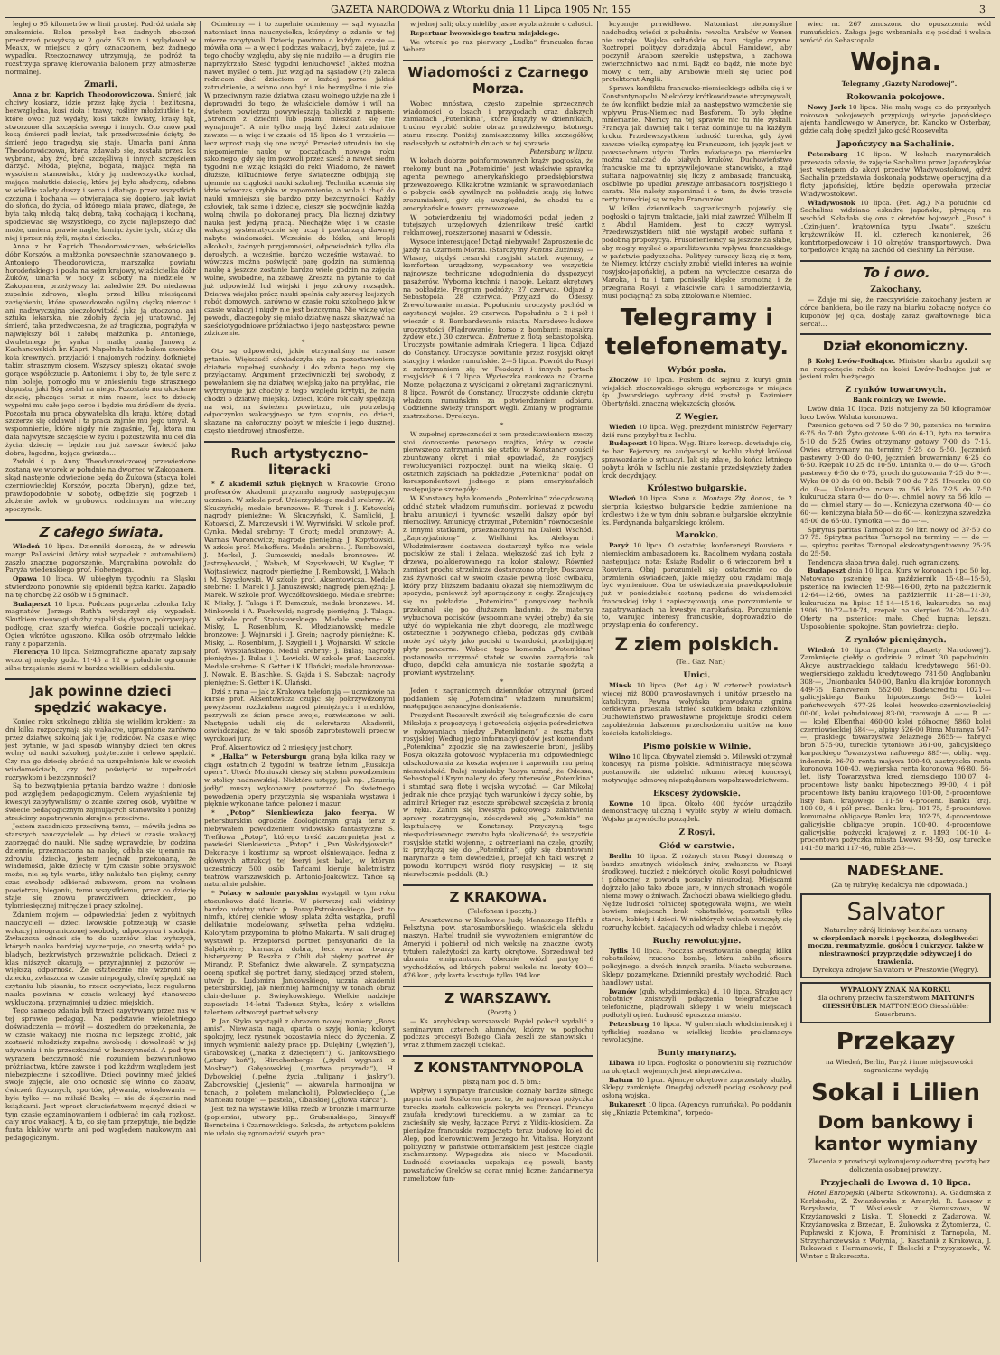GAZETA NARODOWA z Wtorku dnia 11 Lipca 1905 Nr. 155 3
ległej o 95 kilometrów w linii prostej. Podróż udała się znakomicie. Balon przebył bez żadnych zboczeń przestrzeń powyższą w 2 godz. 53 min. i wylądował w Meaux, w miejscu z góry oznaczonem, bez żadnego wypadku. Rzeczoznawcy utrzymują, że podróż ta rozstrzyga sprawę kierowania balonem przy atmosferze normalnej.
Zmarli.
Anna z br. Kaprich Theodorowiczowa. Śmierć, jak chciwy kosiarz, idzie przez łąkę życia i bezlitosna, bezwzględna, kosi zioła i trawy, rośliny młodziutkie i te, które owoc już wydały, kosi także kwiaty, krasy łąk, stworzone dla szczęścia swego i innych. Oto znów pod kosą śmierci padł kwiat, tak przedwcześnie ścięty, że śmierć jego tragedyą się staje. Umarła pani Anna Theodorowiczowa, która, zdawało się, została przez los wybraną, aby żyć, być szczęśliwą i innych szczęściem darzyć. Młoda, piękna, bogata, mająca męża na wysokiem stanowisku, który ją nadewszystko kochał, mająca malutkie dziecię, które jej było słodyczą, zdobna w wielkie zalety duszy i serca i dlatego przez wszystkich czczona i kochana — otwierająca się dopiero, jak kwiat do słońca, do życia, od którego miała prawo, dlatego, że była taką młodą, taką dobrą, taką kochającą i kochaną, spodziewać się wszystkiego, co życie najlepszego dać może, umiera, prawie nagle, łamiąc życie tych, którzy dla niej i przez nią żyli, męża i dziecka.
Anna z br. Kaprich Theodorowiczowa, właścicielka dóbr Korszów, a małżonka powszechnie szanowanego p. Antoniego Theodorowicza, marszałka powiatu horodeńskiego i posła na sejm krajowy, właścicielka dóbr Żuków, umarła w nocy z soboty na niedzielę w Zakopanem, przeżywszy lat zaledwie 29. Do niedawna zupełnie zdrowa, uległa przed kilku miesiącami zaziębieniu, które spowodowało ogólną ciężką niemoc i ani nadzwyczajna pieczołowitość, jaką ją otoczono, ani sztuka lekarska, nie zdołały życia jej uratować. Jej śmierć, taka przedwczesna, że aż tragiczna, pogrążyła w największy ból i żałobę małżonka p. Antoniego, dwuletniego jej synka i matkę panią Janową z Kochanowskich br. Kapri. Napełniła także bolem szerokie koła krewnych, przyjaciół i znajomych rodziny, dotkniętej takim strasznym ciosem. Wszyscy spieszą okazać swoje gorące współczucie p. Antoniemu i oby to, że tyle serc z nim boleje, pomogło mu w zniesieniu tego strasznego dopustu, jaki Bóg zesłał na niego. Pozostało mu ukochane dziecię, płaczące teraz z nim razem, lecz to dziecię wypełni mu całe jego serce i będzie mu źródłem do życia. Pozostała mu praca obywatelska dla kraju, której dotąd szczerze się oddawał i ta praca zajmie mu jego umysł. A wspomnienie, które nigdy nie zagaśnie, Tej, która mu dała najwyższe szczęście w życiu i pozostawiła mu cel dla życia: dziecię — będzie mu już zawsze świecić jako dobra, łagodna, kojąca gwiazda...
Zwłoki ś. p. Anny Theodorowiczowej przewiezione zostaną we wtorek w południe na dworzec w Zakopanem, skąd następnie odwiezione będą do Żukowa (stacya kolei czerniowieckiej Korszów, poczta Oberyn), gdzie też, prawdopodobnie w sobotę, odbędzie się pogrzeb i złożenie zwłok w grobowcu rodzinnym na wieczny spoczynek.
Z całego świata.
Wiedeń 10 lipca. Dzienniki donoszą, że w zdrowiu margr. Pallavicini (który miał wypadek z automobilem) zaszło znaczne pogorszenie. Margrabina powołała do Paryża wiedeńskiego prof. Hohenegga.
Opawa 10 lipca. W ubiegłym tygodniu na Śląsku stwierdzono ponownie się epidemii tężca karku. Zapadło na tę chorobę 22 osób w 15 gminach.
Budapeszt 10 lipca. Podczas pogrzebu członka Izby magnatów Jerzego Rath'a wydarzył się wypadek. Skutkiem nieuwagi służby zapalił się dywan, pokrywający podłogę, oraz szarfy wieńca. Goście począli uciekać. Ogień wkrótce ugaszono. Kilka osób otrzymało lekkie rany z poparzenia.
Florencya 10 lipca. Seizmograficzne aparaty zapisały wczoraj między godz. 11·45 a 12 w południe ogromnie silne trzęsienie ziemi w bardzo wielkiem oddaleniu.
Jak powinne dzieci spędzić wakacye.
Koniec roku szkolnego zbliża się wielkim krokiem; za dni kilka rozpoczynają się wakacye, upragnione zarówno przez dziatwę szkolną jak i jej rodziców. Na czasie więc jest pytanie, w jaki sposób winnyby dzieci ten okres wolny od nauki szkolnej, pożytecznie i celowo spędzić. Czy ma go dziecię obrócić na uzupełnienie luk w swoich wiadomościach, czy też poświęcić w zupełności rozrywkom i bezczynności?
Są to bezwątpienia pytania bardzo ważne i doniosłe pod względem pedagogicznym. Celem wyjaśnienia tej kwestyi zapytywaliśmy o zdanie szereg osób, wybitne w świecie pedagogicznym zajmujących stanowisko i poniżej streścimy zapatrywania skrajnie przeciwne.
Jestem zasadniczo przeciwną temu, — mówiła jedna ze starszych nauczycielek — by dzieci w czasie wakacyj zaprzęgać do nauki. Nie sądzę wprawdzie, by godzina dziennie, przeznaczona na naukę, odbiła się ujemnie na zdrowiu dziecka, jestem jednak przekonaną, że wiadomości, jakie dziecię w tym czasie sobie przyswoić może, nie są tyle warte, iżby należało ten piękny, cenny czas swobody odbierać zabawom, grom na wolnem powietrzu, bieganiu, temu wszystkiemu, przez co dziecię staje się znowu prawdziwem dzieckiem, po tylomiesięcznej mitrędze i pracy szkolnej.
Zdaniem mojem — odpowiedział jeden z wybitnych nauczycieli — dzieci lwowskie potrzebują w czasie wakacyj nieograniczonej swobody, odpoczynku i spokoju. Zwłaszcza odnosi się to do uczniów klas wyższych, których nauka bardziej wyczerpuje, co zresztą widać po bladych, bezkrwistych przeważnie polickach. Dzieci z klas niższych okazują — przynajmniej z pozorów — większą odporność. Że ostatecznie nie wzbroni się dziecku, zwłaszcza w czasie niepogody, chwilę spędzić na czytaniu lub pisaniu, to rzecz oczywista, lecz regularna nauka powinna w czasie wakacyj być stanowczo wykluczoną, przynajmniej u dzieci miejskich.
Tego samego zdania byli trzeci zapytywany przez nas w tej sprawie pedagog. Na podstawie wieloletniego doświadczenia — mówił — doszedłem do przekonania, że w czasie wakacyj nie można nic lepszego zrobić, jak zostawić młodzieży zupełną swobodę i dowolność w jej używaniu i nie przeszkadzać w bezczynności. A pod tym wyrazem bezczynność nie rozumiem bezwarunkowo próżniactwa, które zawsze i pod każdym względem jest niebezpieczne i szkodliwe. Dzieci powinny mieć jakieś swoje zajęcie, ale ono odnosić się winno do zabaw, ćwiczeń fizycznych, sportów, pływania, wiosłowania — byle tylko — na miłość Boską — nie do ślęczenia nad książkami. Jest wprost okrucieństwem męczyć dzieci w tym czasie egzaminowaniem i odbierać im całą rozkosz, cały urok wakacyj. A to, co się tam przepytuje, nie będzie funta kłaków warte ani pod względem naukowym ani pedagogicznym.
Odmienny — i to zupełnie odmienny — sąd wyraziła natomiast inna nauczycielka, któryśmy o zdanie w tej mierze zapytywali. Dziecię powinno o każdym czasie — mówiła ona — a więc i podczas wakacyj, być zajęte, już z tego choćby względu, aby się nie nudziło — a drugim nie naprzykrzało. Sześć tygodni leniuchowść! Jakżeż można nawet myśleć o tem. Już wzgląd na sąsiadów (?!) zaleca rodzicom dać dzieciom w każdej porze jakieś zatrudnienie, a winno ono być i nie bezmyślne i nie złe. W przeciwnym razie dziatwa czasu wolnego użyje na złe i doprowadzi do tego, że właściciele domów i will na świeżem powietrzu powywieszają tabliczki z napisem: „Stronom z dziećmi lub psami mieszkań się nie wynajmuje“. A nie tylko mają być dzieci zatrudnione zawsze — a więc i w czasie od 15 lipca do 1 września — lecz wprost mają się one uczyć. Przecież utrudnia im się niepomiernie naukę w początkach nowego roku szkolnego, gdy się im pozwoli przez sześć a nawet siedm tygodni nie wziąć książki do ręki. Wiadomo, że nawet dłuższe, kilkudniowe ferye świąteczne odbijają się ujemnie na ciągłości nauki szkolnej. Technika uczenia się idzie wówczas szybko w zapomnienie, a wola i chęć do nauki umniejsza się bardzo przy bezczynności. Każdy człowiek, tak samo i dziecię, cieszy się podwójnie każdą wolną chwilą po dokonanej pracy. Dla licznej dziatwy nauka jest jedyną pracą. Niechajże więc i w czasie wakacyj systematycznie się uczą i powtarzają dawniej nabyte wiadomości. Wcześnie do łóżka, ani kropli alkoholu, żadnych przyjemności, odpowiednich tylko dla dorosłych, a wcześnie, bardzo wcześnie wstawać, to wówczas można poświęcić parę godzin na sumienną naukę a jeszcze zostanie bardzo wiele godzin na zajęcia wolne, swobodne, na zabawę. Zresztą na pytanie to dał już odpowiedź lud wiejski i jego zdrowy rozsądek. Dziatwa wiejska prócz nauki spełnia cały szereg lżejszych robót domowych, zarówno w czasie roku szkolnego jak w czasie wakacyj i nigdy nie jest bezczynną. Nie widzę więc powodu, dlaczegoby się miało dziatwę naszą skazywać na sześciotygodniowe próżniactwo i jego następstwo: pewne zdziczenie.
*
Oto są odpowiedzi, jakie otrzymaliśmy na nasze pytanie. Większość oświadczyła się za pozostawieniem dziatwie zupełnej swobody i do zdania tego my się przyłączamy. Argument przeciwniczki tej swobody, z powołaniem się na dziatwę wiejską jako na przykład, nie wytrzymuje już choćby z tego względu krytyki, że nam chodzi o dziatwę miejską. Dzieci, które rok cały spędzają na wsi, na świeżem powietrzu, nie potrzebują odpoczynku wakacyjnego w tym stopniu, co dzieci, skazane na całoroczny pobyt w mieście i jego dusznej, często niezdrowej atmosferze.
Ruch artystyczno-literacki
* Z akademii sztuk pięknych w Krakowie. Grono profesorów Akademii przyznało nagrody następującym uczniom: W szkole prof. Unierzyskiego medal srebrny: W. Skuczyński; medale bronzowe: F. Turek i J. Kotowski; nagrody pieniężne: W. Skuczyński, K. Samlicki, J. Kotowski, Z. Marczewski i W. Wyrwiński. W szkole prof. Cynka. Medal srebrny: T. Grott; medal bronzowy: A. Warnas Woronowicz; nagrodę pieniężną: J. Kopytowski. W szkole prof. Mehoffera. Medale srebrne: J. Rembowski, J. Merkel, J. Gumowski; medale bronzowe: W. Jastrzębowski, J. Wałach, M. Szyszłowski, W. Kugler, T. Wojtasiewicz; nagrody pieniężne: J. Rembowski, J. Wałach i M. Szyszłowski. W szkole prof. Aksentowicza. Medale srebrne: I. Marek i J. Januszewski; nagrodę pieniężną: J. Marek. W szkole prof. Wyczółkowskiego. Medale srebrne: K. Misky, J. Talaga i F. Demczuk; medale bronzowe: M. Minkowski i A. Pawłowski; nagrodę pieniężną: J. Talaga. W szkole prof. Stanisławskiego. Medale srebrne: K. Misky, L. Rosenblum, K. Młodzianowski; medale bronzowe: J. Wojnarski i J. Grein; nagrody pieniężne: K. Misky, L. Rosenblum, J. Szygiell i J. Wojnarski. W szkole prof. Wyspiańskiego. Medal srebrny: J. Bulas; nagrody pieniężne: J. Bulas i J. Lewicki. W szkole prof. Laszczki. Medale srebrne: S. Getter i K. Ulański; medale bronzowe: J. Nowak, E. Blaschke, S. Gajda i S. Sobczak; nagrody pieniężne: S. Getter i K. Ulański.
Dziś z rana — jak z Krakowa telefonują — uczniowie na kursie prof. Aksentowicza czując się pokrzywdzonymi powyższem rozdziałem nagród pieniężnych i medalów, pozrywali ze ścian prace swoje, rozwieszone w sali. Następnie udali się do sekretarza Akademii, oświadczając, że w taki sposób zaprotestowali przeciw wyrokowi jury.
Prof. Aksentowicz od 2 miesięcy jest chory.
* „Halka“ w Petersburgu graną była kilka razy w ciągu ostatnich 2 tygodni w teatrze letnim „Russkaja opera“. Utwór Moniuszki cieszy się stałem powodzeniem w stolicy nadnewskiej. Niektóre ustępy, jak np. „Szumią jodły“ muszą wykonawcy powtarzać. Do świetnego powodzenia opery przyczynia się wspaniała wystawa i pięknie wykonane tańce: polonez i mazur.
* „Potop“ Sienkiewicza jako feerya. W petersburskim ogrodzie Zoologicznym graja teraz z niebywałem powodzeniem widowisko fantastyczne S. Trefiłowa „Potop“, którego treść zaczerpnięta jest z powieści Sienkiewicza „Potop“ i „Pan Wołodyjowski“. Dekoracye i kostiumy są wprost olśniewające. Jedna z głównych attrakcyj tej feeryi jest balet, w którym uczestniczy 500 osób. Tańcami kieruje baletmistrz teatrów warszawskich p. Antonio-Joakowicz. Tańce są naturalnie polskie.
* Polacy w salonie paryskim wystąpili w tym roku stosunkowo dość licznie. W pierwszej sali widzimy bardzo udatny utwór p. Poray-Pstrokońskiego. Jest to nimfa, której cienkie włosy splata żółta wstążka, profil delikatnie modelowany, sylwetka pełna wdzięku. Kolorytem przypomina to płótno Makarta. W sali drugiej wystawił p. Przepiórski portret pensyonarki de la Salpêtrière; karnacya dobra, lecz wyraz twarzy histeryczny. P. Reszka z Chili dał piękny portret dr. Mirandy. P. Stefanicz dwie akwarele. Z sympatyczną oceną spotkał się portret damy, siedzącej przed stołem, utwór p. Ludomira Jankowskiego, ucznia akademii petersburskiej, jak niemniej harmonijny w tonach obraz clair-de-lune p. Swieykowskiego. Wielkie nadzieje zapowiada 14-letni Tadeusz Styka, który z wielkim talentem odtworzył portret własny.
P. Jan Styka wystąpił z obrazem nowej maniery „Bons amis“. Niewiasta naga, oparta o szyję konia; koloryt spokojny, lecz rysunek pozostawia nieco do życzenia. Z innych wymienić należy prace pp. Dulębiny („więzień“), Grabowskiej („matka z dzieciętem“), C. Jankowskiego („stary koń“), Hirschenberga („żydzi wygnani z Moskwy“), Gałęzowskiej („martwa przyroda“), H. Dybowskiej („pełne życia „tulipany i jaskry“), Zaborowskiej („jesienią“ — akwarela harmonijna w tonach, z polotem melancholii), Polowieckiego („Le Manteau rouge“ — pastela), Obalskiej („głowa starca“).
Jest też na wystawie kilka rzeźb w bronzie i marmurze (popiersia), utwory pp.: Grubeńskiego, Sinayeff Bernsteina i Czarnowskiego. Szkoda, że artystom polskim nie udało się zgromadzić swych prac
w jednej sali; obcy mieliby jasne wyobrażenie o całości.
Repertuar lwowskiego teatru miejskiego.
We wtorek po raz pierwszy „Ludka“ francuska farsa Vebera.
Wiadomości z Czarnego Morza.
Wobec mnóstwa, często zupełnie sprzecznych wiadomości o losach i przygodach oraz dalszych zamiarach „Potemkina“, które krążyły w dziennikach, trudno wyrobić sobie obraz prawdziwego, istotnego stanu rzeczy. Poniżej zamieszczamy kilka szczegółów, nadeszłych w ostatnich dniach w tej sprawie.
Petersburg w lipcu.
W kołach dobrze poinformowanych krąży pogłoska, że rzekomy bunt na „Potemkinie“ jest właściwie sprawką agenta pewnego amerykańskiego przedsiębiorstwa przewozowego. Kilkakrotne wzmianki w sprawozdaniach o pobycie osób cywilnych na pokładzie stają się łatwo zrozumiałemi, gdy się uwzględni, że chodzi tu o amerykańskie towarz. przewozowe.
W potwierdzeniu tej wiadomości podał jeden z tutejszych urzędowych dzienników treść kartki reklamowej, rozszerzonej masami w Odessie.
Wysoce interesujące! Dotąd niebywałe! Zaproszenie do jazdy na Czarnem Morzu. (Starożytny Pontus Euxinus). — Własny, nigdyś cesarski rosyjski statek wojenny, z komfortem urządzony, wyposażony we wszystkie najnowsze techniczne udogodnienia do dyspozycyi pasażerów. Wyborna kuchnia i napoje. Lekarz okrętowy na pokładzie. Program podróży: 27 czerwca. Odjazd z Sebastopola. 28 czerwca. Przyjazd do Odessy. Zrewoltowanie miasta. Popołudniu uroczysty pochód w asystencyi wojska. 29 czerwca. Popołudniu o 2 i pół i wieczór o 8. Bombardowanie miasta. Narodowo-ludowe uroczystości (Plądrowanie; korso z bombami; masakra żydów etc.) 30 czerwca. Entrevue z flotą sebastopolską. Uroczyste powitanie admirała Kriegera. 1 lipca. Odjazd do Constancy. Uroczyste powitanie przez rosyjski okręt stacyjny i władze rumuńskie. 2—5 lipca. Powrót do Rosyi z zatrzymaniem się w Feodozyi i innych portach rosyjskich. 6 i 7 lipca. Wycieczka naukowa na Czarne Morze, połączona z wyścigami z okrętami zagranicznymi. 8 lipca. Powrót do Constancy. Uroczyste oddanie okrętu władzom rumuńskim za potwierdzeniem odbioru. Codzienne świeży transport węgli. Zmiany w programie zastrzeżone. Dyrekcya.
*
W zupełnej sprzeczności z tem przedstawieniem rzeczy stoi donoszenie pewnego majtka, który w czasie pierwszego zatrzymania się statku w Konstancy opuścił zbuntowany okręt i miał opowiadać, że rosyjscy rewolucyoniści rozpoczęli bunt na wielką skalę. O ostatnich zajściach na pokładzie „Potemkina“ podał on korespondentowi jednego z pism amerykańskich następujące szczegóły:
W Konstancy była komenda „Potemkina“ zdecydowaną oddać statek władzom rumuńskim, ponieważ z powodu braku amunicyi i żywności wszelki dalszy opór był niemożliwy. Amunicyę otrzymał „Potemkin“ równocześnie z innymi statkami, przeznaczonymi na Daleki Wschód. „Zaprzyjaźniony“ z Wielkimi ks. Aleksym i Włodzimierzem dostawca dostarczył tyłko nie wiele pocisków ze stali i żelaza, większość zaś ich była z drzewa, polakierowanego na kolor stalowy. Również zamiast prochu strzelnicze dostarczono otręby. Dostawca zaś żywności dał w swoim czasie pewną ilość cwibaku, który przy bliższem badaniu okazał się niemożliwym do spożycia, ponieważ był sporządzony z cegły. Znajdujący się na pokładzie „Potemkina“ pomysłowy technik przekonał się po dłuższem badaniu, że materya wybuchowa pocisków (wspomniane wyżej otręby) da się użyć do wypiekania nie zbyt dobrego, ale możliwego ostatecznie i pożywnego chleba, podczas gdy cwibak może być użyty jako pociski o twardości, przebijającej płyty pancerne. Wobec tego komenda „Potemkina“ postanowiła utrzymać statek w swoim zarządzie tak długo, dopóki cała amunicya nie zostanie spożytą a prowiant wystrzelany.
*
Jeden z zagranicznych dzienników otrzymał (przed poddaniem się „Potemkina“ władzom rumuńskim) następujące sensacyjne doniesienie:
Prezydent Roosevelt zwrócił się telegraficznie do cara Mikołaja z propozycyą i gotowością objęcia pośrednictwa w rokowaniach między „Potemkinem“ a resztą floty rosyjskiej. Według jego informacyi gotów jest komendant „Potemkina“ zgodzić się na zawieszenie broni, jeśliby Rosya okazała gotowość wypłacenia mu odpowiedniego odszkodowania za koszta wojenne i zapewniła mu pełną niezawisłość. Dalej musiałaby Rosya uznać, że Odessa, Sebastopol i Krym należy do sfery interesów „Potemkina“ i stamtąd swą flotę i wojska wycofać. — Car Mikołaj jednak nie chce przyjąć tych warunków i życzy sobie, by admirał Krieger raz jeszcze spróbował szczęścia z bronią w ręku. Zanim się kwestya pokojowego załatwienia sprawy rozstrzygnęła, zdecydował się „Potemkin“ na kapitulacyę w Konstancy. Przyczyną tego niespodziewanego zwrotu była okoliczność, że wszystkie rosyjskie statki wojenne, z ostrzeniami na czele, groziły, iż przyłączą się do „Potemkina“; gdy się zbuntowani marynarze o tem dowiedzieli, przejął ich taki wstręt z powodu korrupcyi wśród floty rosyjskiej — iż się niezwłocznie poddali. (R.)
Z KRAKOWA.
(Telefonem i pocztą.)
— Aresztowano w Krakowie Judę Menaszego Haftla z Felsztyna, pow. starosamborskiego, właściciela składu maszyn. Haftel trudnił się wywożeniem emigrantów do Ameryki i pobierał od nich wekslę na znaczne kwoty tytułem należytości za karty okrętowe. Sprzedawał też ubrania emigrantom. Obecnie wiózł partyę 6 wychodźców, od których pobrał weksle na kwoty 400—476 kor., gdy karta kosztuje tylko 194 kor.
Z WARSZAWY.
(Pocztą.)
— Ks. arcybiskup warszawski Popiel polecił wydalić z seminaryum czterech alumnów, którzy w popłochu podczas procesyi Bożego Ciała zeszli ze stanowiska i wraz z tłumem zaczęli uciekać.
Z KONSTANTYNOPOLA
piszą nam pod d. 5 bm.:
Wpływy i sympatye francuskie doznały bardzo silnego poparcia nad Bosforem przez to, że najnowsza pożyczka turecka została całkowicie pokryta we Francyi. Francya zaufała kredytowi tureckiemu, a w zamian za to zacieśniły się węzły, łączące Paryż z Yildiz-kioskiem. Za pieniądze francuskie rozpoczęto teraz budowę kolei do Alep, pod kierownictwem Jerzego hr. Vitalisa. Horyzont polityczny w państwie ottomańskiem jest jeszcze ciągle zachmurzony. Wypogadza się nieco w Macedonii. Ludność słowiańska uspakaja się powoli, banty powstańców Greków są coraz mniej liczne; żandarmerya rumeliotow fun-
kcyonuje prawidłowo. Natomiast niepomyślne nadchodzą wieści z południa: rewolta Arabów w Yemen nie ustaje. Wojska sułtańskie są tam ciągle czynne. Roztropni politycy doradzają Abdul Hamidowi, aby poczynił Arabom szerokie ustępstwa, a zachowa zwierzchnictwo nad nimi. Bądź co bądź, nie może być mowy o tem, aby Arabowie mieli się uciec pod protektorat Anglii.
Sprawa konfliktu francusko-niemieckiego odbiła się i w Konstantynopolu. Niektórzy krótkowidzowie utrzymywali, że ów konflikt będzie miał za następstwo wzmożenie się wpływu Prus-Niemiec nad Bosforem. To było błędne mniemanie. Niemcy na tej sprawie nic tu nie zyskali. Francya jak dawniej tak i teraz dominuje tu na każdym kroku. Przedewszystkiem ludność turecka, gdy żywi zawsze wielką sympatyę ku Francuzom, ich język jest w powszechnem użyciu. Turka mówiącego po niemiecku można zaliczać do białych kruków. Duchowieństwo francuskie ma tu uprzywilejowane stanowisko, a rząd sułtana najpoważniej się liczy z ambasadą francuską, osobliwie po upadku prestige ambasadora rosyjskiego i caratu. Nie należy zapominać i o tem, że dwie trzecie renty tureckiej są w ręku Francuzów.
W kilku dziennikach zagranicznych pojawiły się pogłoski o tajnym traktacie, jaki miał zawrzeć Wilhelm II z Abdul Hamidem. Jest to czczy wymysł. Przedewszystkiem nikt nie wystąpił wobec sułtana z podobną propozycyą. Prusonieniemcy są jeszcze za słabe, aby mogły myśleć o sparaliżowaniu wpływu francuskiego w państwie padyszacha. Politycy tureccy liczą się z tem, że Niemcy, którzy chciały zrobić wielki interes na wojnie rosyjsko-japońskiej, a potem na wycieczce cesarza do Maroka, i tu i tam ponioslly klęskę sromotną i że przegrana Rosyi, a właściwie cara i samodzierżawia, musi pociągnąć za sobą zizolowanie Niemiec.
Telegramy i telefonematy.
Wybór posła.
Złoczów 10 lipca. Posłem do sejmu z kuryi gmin wiejskich złoczowskiego okręgu wyborczego w miejsce śp. Jaworskiego wybrany dziś został p. Kazimierz Obertyński, znaczną większością głosów.
Z Węgier.
Wiedeń 10 lipca. Węg. prezydent ministrów Fejervary dziś rano przybył tu z Ischlu.
Budapeszt 10 lipca. Węg. Biuro koresp. dowiaduje się, że bar. Fejervary na audyencyi w Ischlu złożył królowi sprawozdanie o sytuacyi. Jak się zdaje, do końca letniego pobytu króla w Ischlu nie zostanie przedsięwzięty żaden krok decydujący.
Królestwo bułgarskie.
Wiedeń 10 lipca. Sonn u. Montags Ztg. donosi, że 2 sierpnia księstwo bułgarskie będzie zamienione na królestwo i że w tym dniu sobranie bułgarskie okrzyknie ks. Ferdynanda bułgarskiego królem.
Marokko.
Paryż 10 lipca. O ostatniej konferencyi Rouviera z niemieckim ambasadorem ks. Radolinem wydaną została następująca nota: Książę Radolin o 6 wieczorem był u Rouviera. Obaj porozumieli się ostatecznie co do brzmienia oświadczeń, jakie między obu rządami mają być wymienione. Oba te oświadczenia prawdopodobnie już w poniedziałek zostaną podane do wiadomości francuskiej izby i zapieczętowują one porozumienie w zapatrywaniach na kwestyę marokańską. Porozumienie to, warując interesy francuskie, doprowadziło do przystąpienia do konferencyi.
Z ziem polskich.
(Tel. Gaz. Nar.)
Unici.
Mińsk 10 lipca. (Pet. Ag.) W czterech powiatach więcej niż 8000 prawosławnych i unitów przeszło na katolicyzm. Pewna wołyńska prawosławna gmina cerkiewna przestała istnieć skutkiem braku członków. Duchowieństwo prawosławne projektuje środki celem zapobieżenia dalszemu przechodzeniu unitów na łono kościoła katolickiego.
Pismo polskie w Wilnie.
Wilno 10 lipca. Obywatel ziemski p. Milewski otrzymał koncesyę na pismo polskie. Administracya miejscowa postanowiła nie udzielać nikomu więcej koncesyi, motywując odmowę niepożądanem współzawodnictwem.
Ekscesy żydowskie.
Kowno 10 lipca. Około 400 żydów urządziło demonstracyę uliczną i wybiło szyby w wielu domach. Wojsko przywróciło porządek.
Z Rosyi.
Głód w carstwie.
Berlin 10 lipca. Z różnych stron Rosyi donoszą o bardzo smutnych widokach żniw, zwłaszcza w Rosyi środkowej, tudzież z niektórych okolic Rosyi południowej i północnej z powodu posuchy nieurodzaj. Miejscami dojrzało jako tako zboże jare, w innych stronach wogóle niema mowy o żniwach. Zachodzi obawa wielkiego głodu. Nędzę ludności rolniczej spotęgowała wojna, we wielu bowiem miejscach brak robotników, pozostali tylko starce, kobiety i dzieci. W niektórych wsiach wszczęły się rozruchy kobiet, żądających od władzy chleba i mężów.
Ruchy rewolucyjne.
Tyflis 10 lipca. Podczas aresztowania onegdaj kilku robotników, rzucono bombę, która zabiła oficera policyjnego, a dwóch innych zraniła. Miasto wzburzone. Sklepy pozamykane. Dzienniki prestały wychodzić. Ruch handlowy ustał.
Iwanów (gub. włodzimierska) d. 10 lipca. Strajkujący robotnicy zniszczyli połączenia telegraficzne i telefoniczne, plądrowali sklepy i w wielu miejscach podłożyli ogień. Ludność opuszcza miasto.
Petersburg 10 lipca. W guberniach włodzimierskiej i tyfliskiej rozdano w wielkiej liczbie proklamacye rewolucyjne.
Bunty marynarzy.
Libawa 10 lipca. Pogłoska o ponowieniu się rozruchów na okrętach wojennych jest nieprawdziwa.
Batum 10 lipca. Ajencye okrętowe zaprzestały służby. Sklepy zamknięte. Onegdaj odszedł pociąg osobowy pod osłoną wojska.
Bukareszt 10 lipca. (Agencya rumuńska). Po poddaniu się „Kniazia Potemkina“, torpedo-
wiec nr. 267 zmuszono do opuszczenia wód rumuńskich. Załoga jego wzbraniała się poddać i wolała wrócić do Sebastopola.
Wojna.
Telegramy „Gazety Narodowej“.
Rokowania pokojowe.
Nowy Jork 10 lipca. Nie małą wagę co do przyszłych rokowań pokojowych przypisują wizycie japońskiego ajenta handlowego w Ameryce, br. Kanoko w Osterbay, gdzie całą dobę spędził jako gość Roosevelta.
Japończycy na Sachalinie.
Petersburg 10 lipca. W kołach marynarskich przeważa zdanie, że zajęcie Sachalinu przez Japończyków jest wstępem do akcyi przeciw Władywostokowi, gdyż Sachalin przedstawia doskonałą podstawę operacyjną dla floty japońskiej, które będzie operowała przeciw Władywostokowi.
Władywostok 10 lipca. (Pet. Ag.) Na południe od Sachalinu widziano eskadrę japońską, płynącą na wschód. Składała się ona z okrętów bojowych „Fuso“ i „Czin-juen“, krążownika typu „Iwate“, sześciu krążowników II. kl. czterech kanonierek, 36 kontrtorpedowców i 10 okrętów transportowych. Dwa torpedowce krążą na zachód od cieśniny La Pérouse.
To i owo.
Zakochany.
— Zdaje mi się, że rzeczywiście zakochany jestem w córce bankiera, bo ile razy na biurku zobaczę nożyce do kuponów jej ojca, dostaję zaraz gwałtownego bicia serca!...
Dział ekonomiczny.
β Kolej Lwów-Podhajce. Minister skarbu zgodził się na rozpoczęcie robót na kolei Lwów-Podhajce już w jesieni roku bieżącego.
Z rynków towarowych.
Bank rolniczy we Lwowie.
Lwów dnia 10 lipca. Dziś notujemy za 50 kilogramów loco Lwów. Waluta koronowa.
Pszenica gotowa od 7·50 do 7·80, pszenica na termina 6·75 do 7·00. Żyto gotowe 5·90 do 6·10, żyto na termina 5·10 do 5·25 Owies otrzymany gotowy 7·00 do 7·15. Owies otrzymany na terminy 5·25 do 5·50. Jęczmień pastewny 0·00 do 0·00, jęczmień browarniany 6·25 do 6·50. Rzepak 10·25 do 10·50. Lnianka 0.— do 0·—. Groch pastewny 6·50 do 6·75, groch do gotowania 7·25 do 9·—. Wyka 00·00 do 00·00. Bobik 7·00 do 7·25. Hreczka 00·00 do 0·—. Kukurudza nowa za 56 kilo 7·25 do 7·50 kukurudza stara 0·— do 0·—. chmiel nowy za 56 kilo — do —, chmiel stary — do —. Koniczyna czerwona 40·— do 60·—, koniczyna biała 50·— do 60·—, koniczyna szwedzka 45·00 do 65·00. Tymotka —·— do —·—.
Spirytus paritas Tarnopol za 50 litr. nowy od 37·50 do 37·75. Spirytus paritas Tarnopol na terminy —·— do —·—, spirytus paritas Tarnopol ekskontyngentowany 25·25 do 25·50.
Tendencya słaba trwa dalej, ruch ograniczony.
Budapeszt dnia 10 lipca. Kurs w koronach i po 50 kg. Notowano pszenicę na październik 15·48—15·50, pszenicę na kwiecień 15·98—16·00, żyto na październik 12·64—12·66, owies na październik 11·28—11·30, kukurudza na lipiec 15·14—15·16, kukurudza na maj 1906: 10·72—10·74, rzepak na sierpień 24·20—24·40. Oferty na pszenicę: małe. Chęć kupna: lepsza. Usposobienie: spokojne. Stan powietrza: ciepło.
Z rynków pieniężnych.
Wiedeń 10 lipca (Telegram „Gazety Narodowej“). Zamknięcie giełdy o godzinie 2 minut 30 popołudniu. Akcye austryackiego zakładu kredytowego 661·00, węgierskiego zakładu kredytowego 781·50 Anglobanku 308·—, Unionbauku 540·00, Banku dla krajów koronnych 449·75 Bankverein 552·00, Bodencreditu 1021·— galicyjskiego Banku hipotecznego 545·— kolei państwowych 677·25 kolei lwowsko-czerniowieckiej 00·00, kolei południowej 83·00, tramwaju A. —·— B. —·—, kolej Elbenthal 460·00 kolei północnej 5860 kolei czerniowieckiej 584·—, alpiny 526·00 Rima Muranya 547·—, praskiego towarzystwa żelaznego 2655·— fabryki bron 575·00, tureckie tytoniowe 361·00, galicyjskiego karpackiego Towarzystwa naftowego 885·—, oblig. węg. indemniz. 96·70. renta majowa 100·40, austryacka renta koronowa 100·40, węgierska renta koronowa 96·80, 56-let. listy Towarzystwa kred. ziemskiego 100·07, 4-procentowe listy banku hipotecznego 99·00, 4 i pół procentowe listy banku krajowego 101·00, 5-procentowe listy Ban. krajowego 111·50 4-procent. Banku kraj. 100·00, 4 i pół proc. Banku kraj. 101·75, 5-procentowe komunalne obligacye Banku kraj. 102·75, 4-procentowe galicyjskie obligacye propin. 100·00, 4-procentowe galicyjskiej pożyczki krajowej z r. 1893 100·10 4-procentowa pożyczka miasta Lwowa 98·50, losy tureckie 141·50 marki 117·46, ruble 253·—.
NADESŁANE.
(Za tę rubrykę Redakcya nie odpowiada.)
Salvator
Naturalny zdrój litiniowy bez żelaza uznany
w cierpieniach nerek i pęcherza, dolegliwości moczu, reumatyzmie, gośćcu i cukrzycy, także w niestrawności przyprzędzie odżywczej i do trawienia.
Dyrekcya zdrojów Salvatora w Preszowie (Węgry).
WYPALONY ZNAK NA KORKU.
dla ochrony przeciw fałszerstwom MATTONI'S GIESSHÜBLER MATTONIEGO Giesshübler Sauerbrunn.
Przekazy
na Wiedeń, Berlin, Paryż i inne miejscowości zagraniczne wydają
Sokal i Lilien
Dom bankowy i kantor wymiany
Zlecenia z prowincyi wykonujemy odwrotną pocztą bez doliczenia osobnej prowizyi.
Przyjechali do Lwowa d. 10 lipca.
Hotel Europejski (Alberta Szkowrona). A. Gadomska z Karlsbadu, Z. Zwiazdowska z Ameryki, R. Lossow z Borysławia, T. Wasilewski z Siemuszowa, W. Krzyżanowski z Liska, T. Słonecki z Zadarowa, W. Krzyżanowska z Brzeżan, E. Żukowska z Żytomierza, C. Popławski z Kijowa, P. Prominiski z Tarnopola, M. Strzycharczewska z Wołynia, J. Kasztanik z Krakowca, J. Rakowski z Hermanowic, P. Bielecki z Przybyszowki, W. Winter z Bukaresztu.